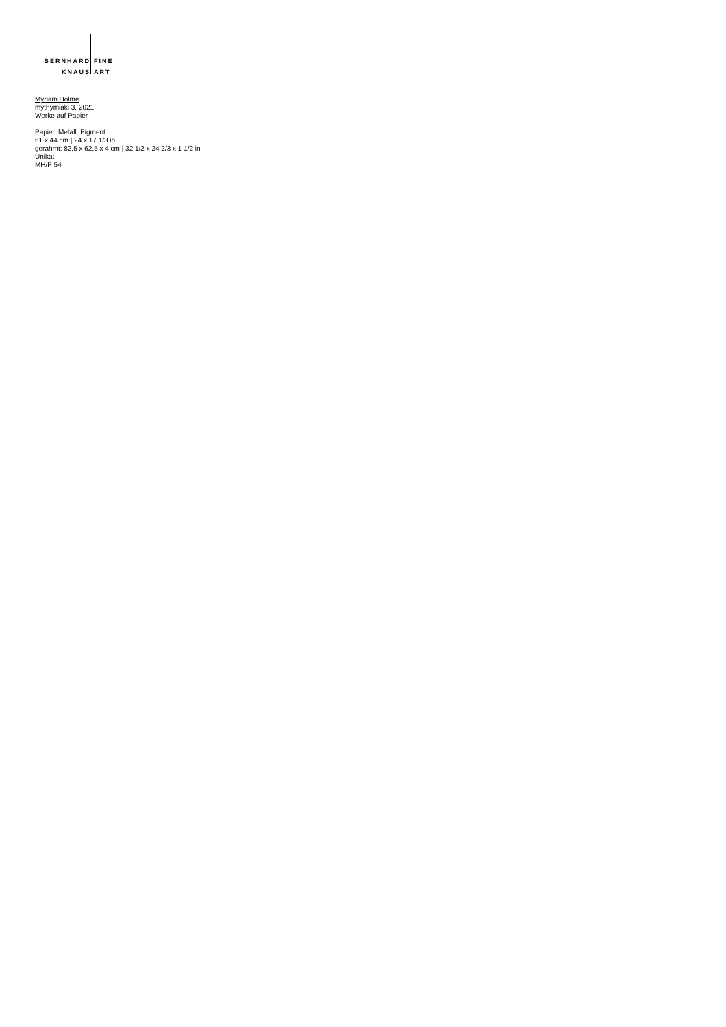BERNHARD FINE
KNAUS ART
Myriam Holme
mythymiaki 3, 2021
Werke auf Papier
Papier, Metall, Pigment
61 x 44 cm | 24 x 17 1/3 in
gerahmt: 82,5 x 62,5 x 4 cm | 32 1/2 x 24 2/3 x 1 1/2 in
Unikat
MH/P 54